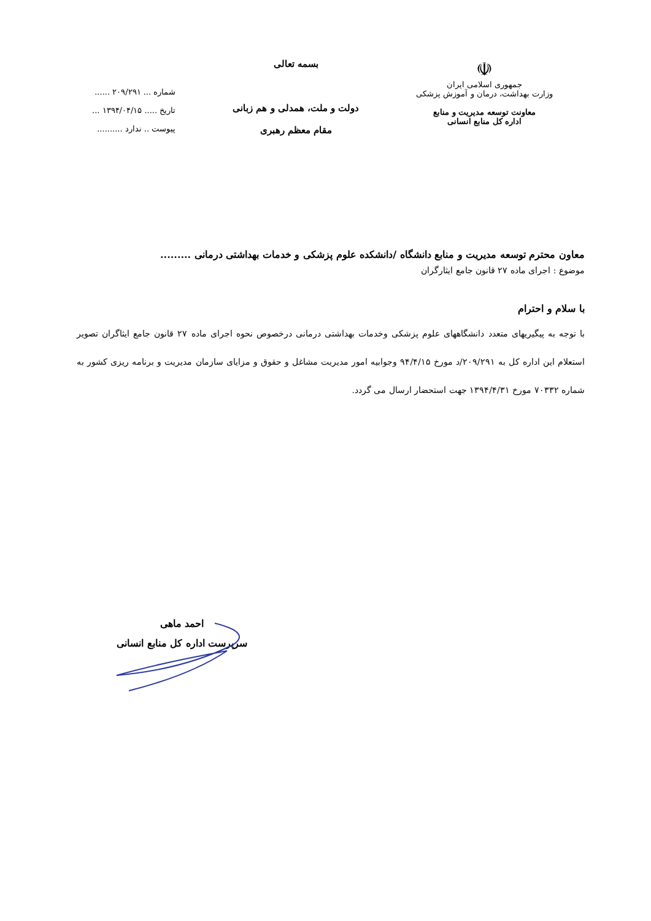☫
جمهوری اسلامی ایران
وزارت بهداشت، درمان و آموزش پزشکی
معاونت توسعه مدیریت و منابع
اداره کل منابع انسانی
بسمه تعالی
دولت و ملت، همدلی و هم زبانی
مقام معظم رهبری
شماره ... ۲۰۹/۲۹۱ ......
تاریخ ..... ۱۳۹۴/۰۴/۱۵ ...
پیوست .. ندارد ..........
معاون محترم توسعه مدیریت و منابع دانشگاه /دانشکده علوم پزشکی و خدمات بهداشتی درمانی .........
موضوع : اجرای ماده ۲۷ قانون جامع ایثارگران
با سلام و احترام
با توجه به پیگیریهای متعدد دانشگاههای علوم پزشکی وخدمات بهداشتی درمانی درخصوص نحوه اجرای ماده ۲۷ قانون جامع ایثاگران تصویر استعلام این اداره کل به ۲۰۹/۲۹۱/د مورخ ۹۴/۴/۱۵ وجوابیه امور مدیریت مشاغل و حقوق و مزایای سازمان مدیریت و برنامه ریزی کشور به شماره ۷۰۳۳۲ مورخ ۱۳۹۴/۴/۳۱ جهت استحضار ارسال می گردد.
احمد ماهی
سرپرست اداره کل منابع انسانی